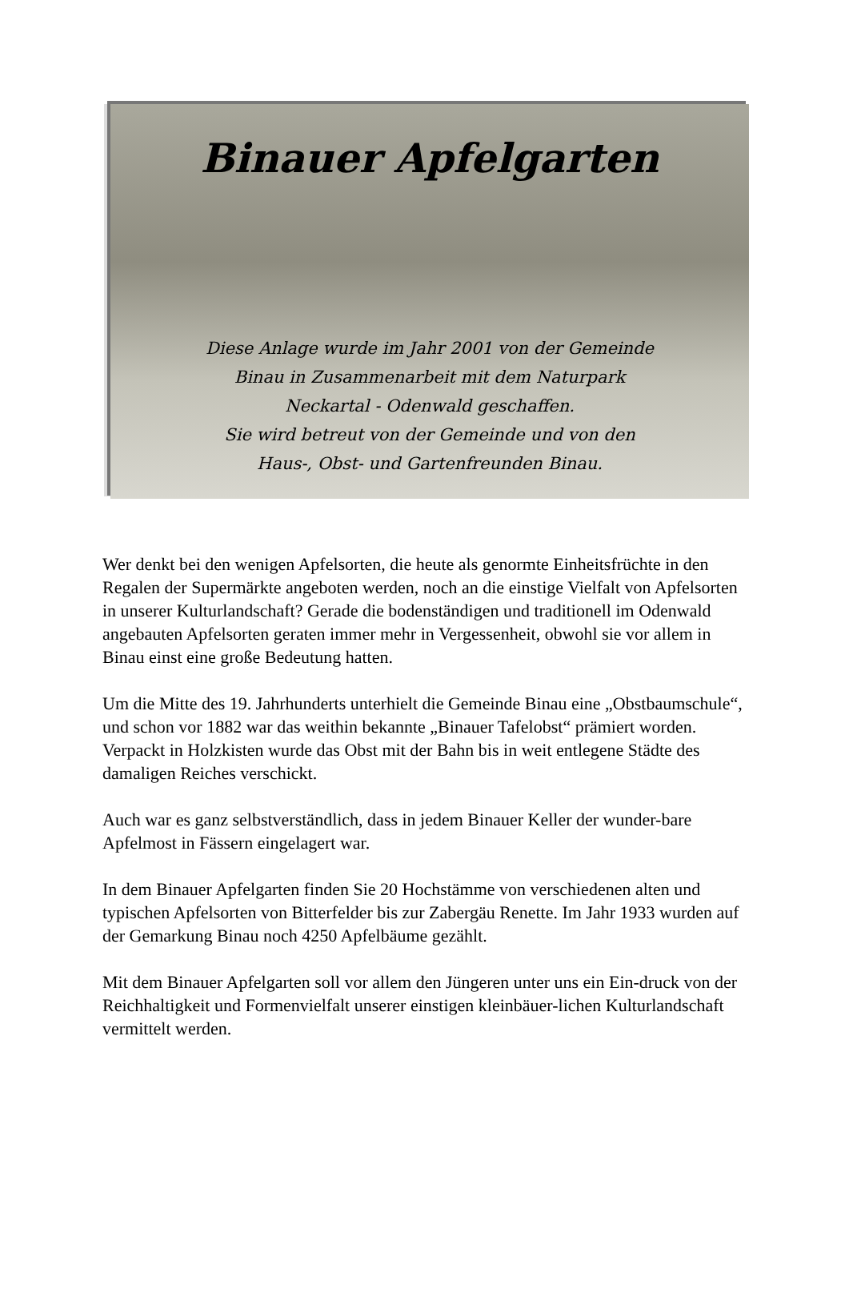Binauer Apfelgarten
Diese Anlage wurde im Jahr 2001 von der Gemeinde
Binau in Zusammenarbeit mit dem Naturpark
Neckartal - Odenwald geschaffen.
Sie wird betreut von der Gemeinde und von den
Haus-, Obst- und Gartenfreunden Binau.
Wer denkt bei den wenigen Apfelsorten, die heute als genormte Einheitsfrüchte in den Regalen der Supermärkte angeboten werden, noch an die einstige Vielfalt von Apfelsorten in unserer Kulturlandschaft? Gerade die bodenständigen und traditionell im Odenwald angebauten Apfelsorten geraten immer mehr in Vergessenheit, obwohl sie vor allem in Binau einst eine große Bedeutung hatten.
Um die Mitte des 19. Jahrhunderts unterhielt die Gemeinde Binau eine „Obstbaumschule“, und schon vor 1882 war das weithin bekannte „Binauer Tafelobst“ prämiert worden. Verpackt in Holzkisten wurde das Obst mit der Bahn bis in weit entlegene Städte des damaligen Reiches verschickt.
Auch war es ganz selbstverständlich, dass in jedem Binauer Keller der wunder-bare Apfelmost in Fässern eingelagert war.
In dem Binauer Apfelgarten finden Sie 20 Hochstämme von verschiedenen alten und typischen Apfelsorten von Bitterfelder bis zur Zabergäu Renette. Im Jahr 1933 wurden auf der Gemarkung Binau noch 4250 Apfelbäume gezählt.
Mit dem Binauer Apfelgarten soll vor allem den Jüngeren unter uns ein Ein-druck von der Reichhaltigkeit und Formenvielfalt unserer einstigen kleinbäuer-lichen Kulturlandschaft vermittelt werden.